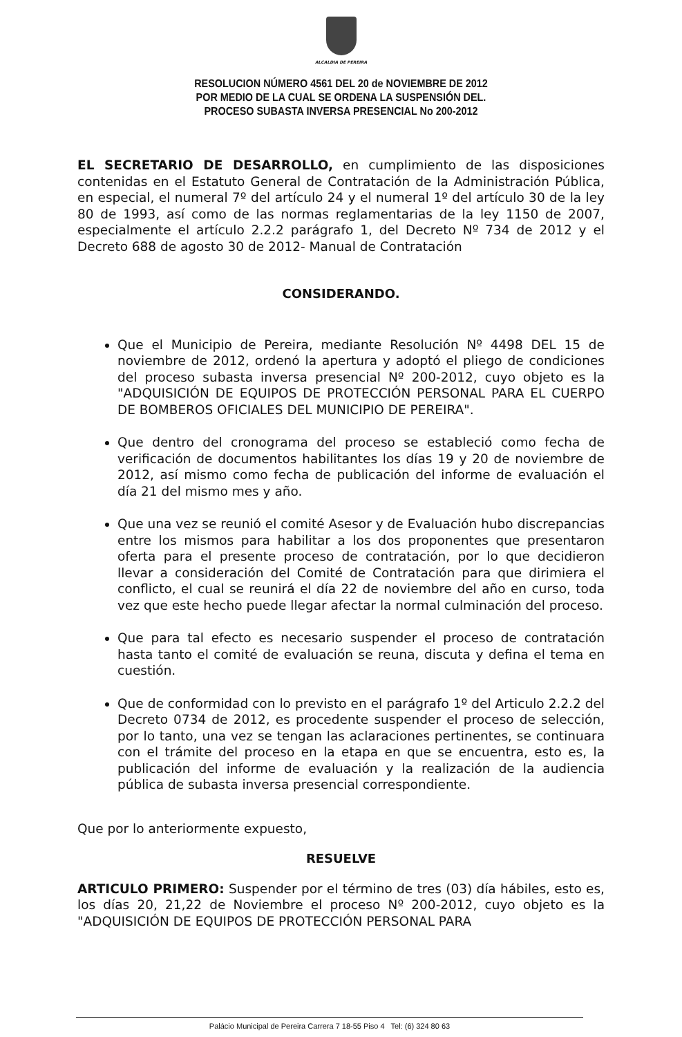ALCALDIA DE PEREIRA
RESOLUCION NÚMERO 4561 DEL 20 de NOVIEMBRE DE 2012
POR MEDIO DE LA CUAL SE ORDENA LA SUSPENSIÓN DEL.
PROCESO SUBASTA INVERSA PRESENCIAL No 200-2012
EL SECRETARIO DE DESARROLLO, en cumplimiento de las disposiciones contenidas en el Estatuto General de Contratación de la Administración Pública, en especial, el numeral 7º del artículo 24 y el numeral 1º del artículo 30 de la ley 80 de 1993, así como de las normas reglamentarias de la ley 1150 de 2007, especialmente el artículo 2.2.2 parágrafo 1, del Decreto Nº 734 de 2012 y el Decreto 688 de agosto 30 de 2012- Manual de Contratación
CONSIDERANDO.
Que el Municipio de Pereira, mediante Resolución Nº 4498 DEL 15 de noviembre de 2012, ordenó la apertura y adoptó el pliego de condiciones del proceso subasta inversa presencial Nº 200-2012, cuyo objeto es la "ADQUISICIÓN DE EQUIPOS DE PROTECCIÓN PERSONAL PARA EL CUERPO DE BOMBEROS OFICIALES DEL MUNICIPIO DE PEREIRA".
Que dentro del cronograma del proceso se estableció como fecha de verificación de documentos habilitantes los días 19 y 20 de noviembre de 2012, así mismo como fecha de publicación del informe de evaluación el día 21 del mismo mes y año.
Que una vez se reunió el comité Asesor y de Evaluación hubo discrepancias entre los mismos para habilitar a los dos proponentes que presentaron oferta para el presente proceso de contratación, por lo que decidieron llevar a consideración del Comité de Contratación para que dirimiera el conflicto, el cual se reunirá el día 22 de noviembre del año en curso, toda vez que este hecho puede llegar afectar la normal culminación del proceso.
Que para tal efecto es necesario suspender el proceso de contratación hasta tanto el comité de evaluación se reuna, discuta y defina el tema en cuestión.
Que de conformidad con lo previsto en el parágrafo 1º del Articulo 2.2.2 del Decreto 0734 de 2012, es procedente suspender el proceso de selección, por lo tanto, una vez se tengan las aclaraciones pertinentes, se continuara con el trámite del proceso en la etapa en que se encuentra, esto es, la publicación del informe de evaluación y la realización de la audiencia pública de subasta inversa presencial correspondiente.
Que por lo anteriormente expuesto,
RESUELVE
ARTICULO PRIMERO: Suspender por el término de tres (03) día hábiles, esto es, los días 20, 21,22 de Noviembre el proceso Nº 200-2012, cuyo objeto es la "ADQUISICIÓN DE EQUIPOS DE PROTECCIÓN PERSONAL PARA
Palácio Municipal de Pereira Carrera 7 18-55 Piso 4 Tel: (6) 324 80 63